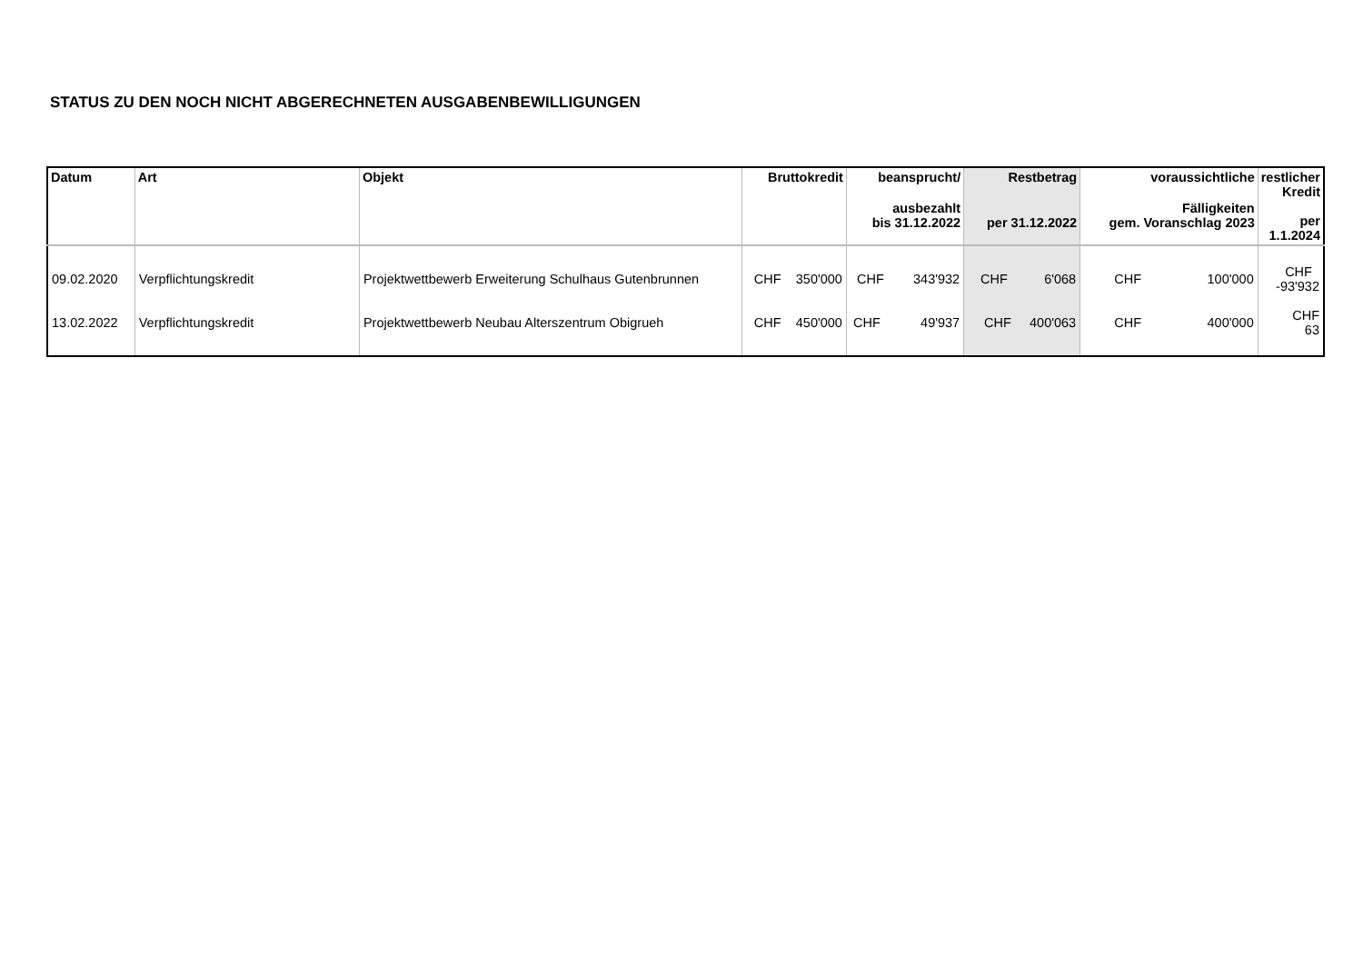STATUS ZU DEN NOCH NICHT ABGERECHNETEN AUSGABENBEWILLIGUNGEN
| Datum | Art | Objekt | Bruttokredit | beansprucht/ ausbezahlt bis 31.12.2022 | Restbetrag per 31.12.2022 | voraussichtliche Fälligkeiten gem. Voranschlag 2023 | restlicher Kredit per 1.1.2024 |
| --- | --- | --- | --- | --- | --- | --- | --- |
| 09.02.2020 | Verpflichtungskredit | Projektwettbewerb Erweiterung Schulhaus Gutenbrunnen | CHF 350'000 | CHF 343'932 | CHF 6'068 | CHF 100'000 | CHF -93'932 |
| 13.02.2022 | Verpflichtungskredit | Projektwettbewerb Neubau Alterszentrum Obigrueh | CHF 450'000 | CHF 49'937 | CHF 400'063 | CHF 400'000 | CHF 63 |